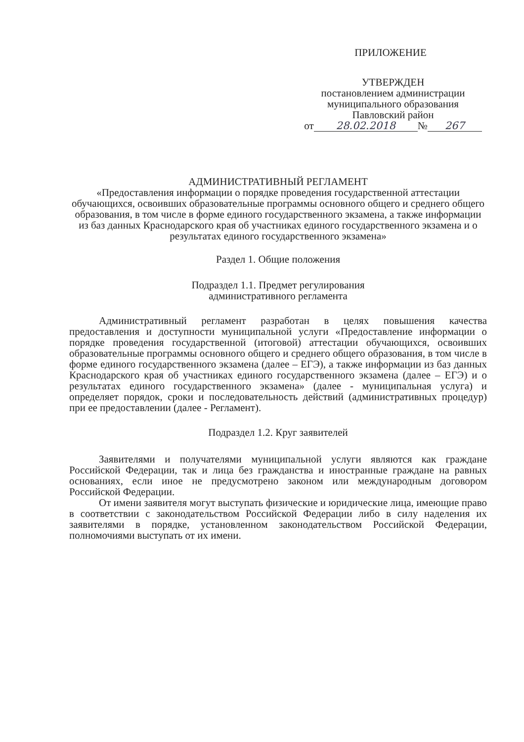ПРИЛОЖЕНИЕ
УТВЕРЖДЕН
постановлением администрации
муниципального образования
Павловский район
от 28.02.2018 № 267
АДМИНИСТРАТИВНЫЙ РЕГЛАМЕНТ
«Предоставления информации о порядке проведения государственной аттестации обучающихся, освоивших образовательные программы основного общего и среднего общего образования, в том числе в форме единого государственного экзамена, а также информации из баз данных Краснодарского края об участниках единого государственного экзамена и о результатах единого государственного экзамена»
Раздел 1. Общие положения
Подраздел 1.1. Предмет регулирования
административного регламента
Административный регламент разработан в целях повышения качества предоставления и доступности муниципальной услуги «Предоставление информации о порядке проведения государственной (итоговой) аттестации обучающихся, освоивших образовательные программы основного общего и среднего общего образования, в том числе в форме единого государственного экзамена (далее – ЕГЭ), а также информации из баз данных Краснодарского края об участниках единого государственного экзамена (далее – ЕГЭ) и о результатах единого государственного экзамена» (далее - муниципальная услуга) и определяет порядок, сроки и последовательность действий (административных процедур) при ее предоставлении (далее - Регламент).
Подраздел 1.2. Круг заявителей
Заявителями и получателями муниципальной услуги являются как граждане Российской Федерации, так и лица без гражданства и иностранные граждане на равных основаниях, если иное не предусмотрено законом или международным договором Российской Федерации.
От имени заявителя могут выступать физические и юридические лица, имеющие право в соответствии с законодательством Российской Федерации либо в силу наделения их заявителями в порядке, установленном законодательством Российской Федерации, полномочиями выступать от их имени.